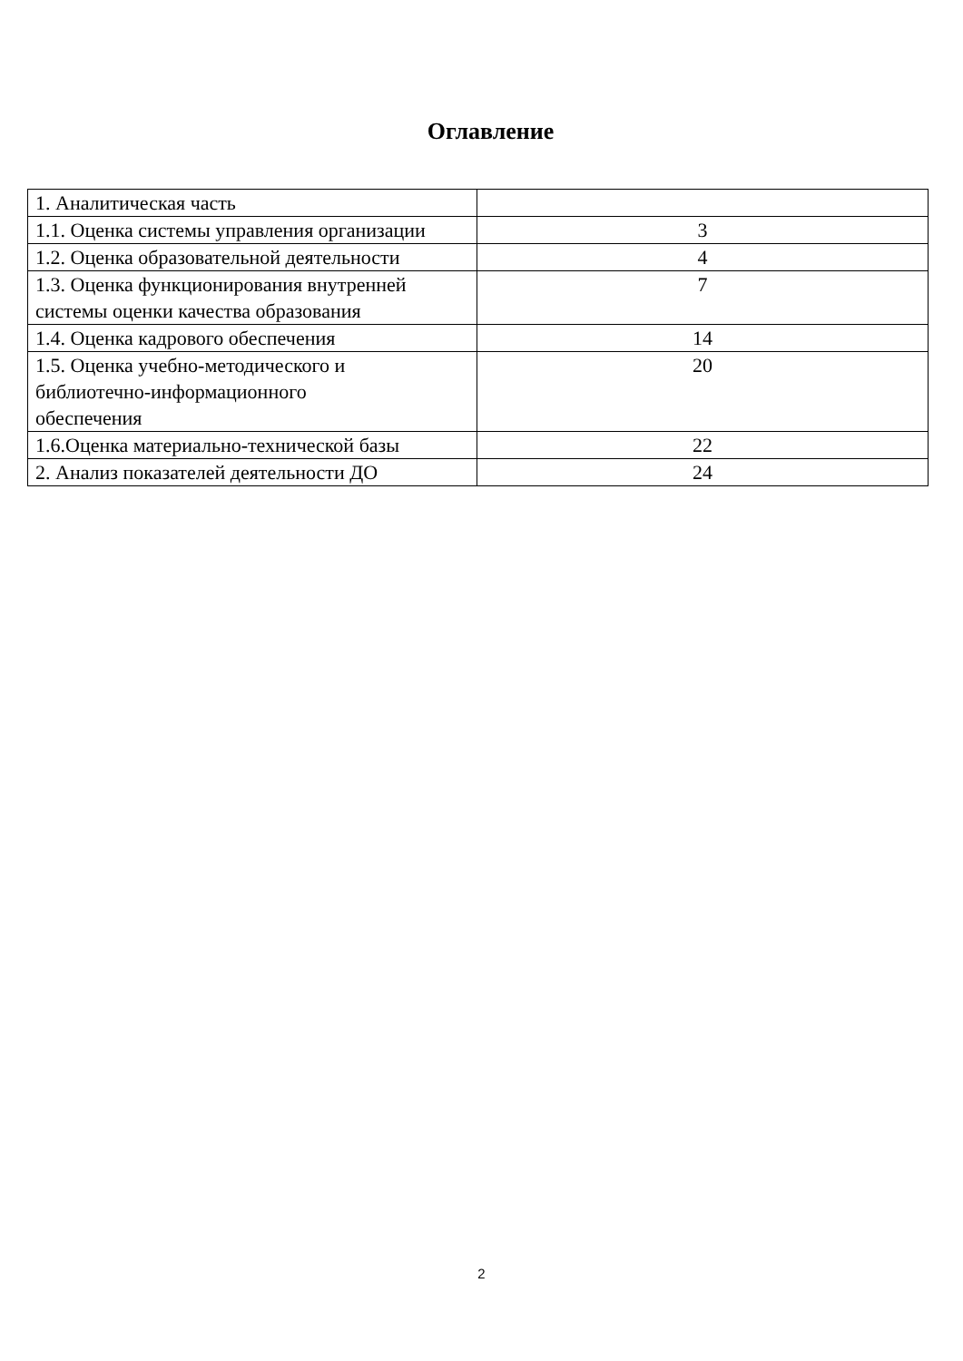Оглавление
| 1. Аналитическая часть | |
| 1.1. Оценка системы управления организации | 3 |
| 1.2. Оценка образовательной деятельности | 4 |
| 1.3. Оценка функционирования внутренней системы оценки качества образования | 7 |
| 1.4. Оценка кадрового обеспечения | 14 |
| 1.5. Оценка учебно-методического и библиотечно-информационного обеспечения | 20 |
| 1.6.Оценка материально-технической базы | 22 |
| 2. Анализ показателей деятельности ДО | 24 |
2